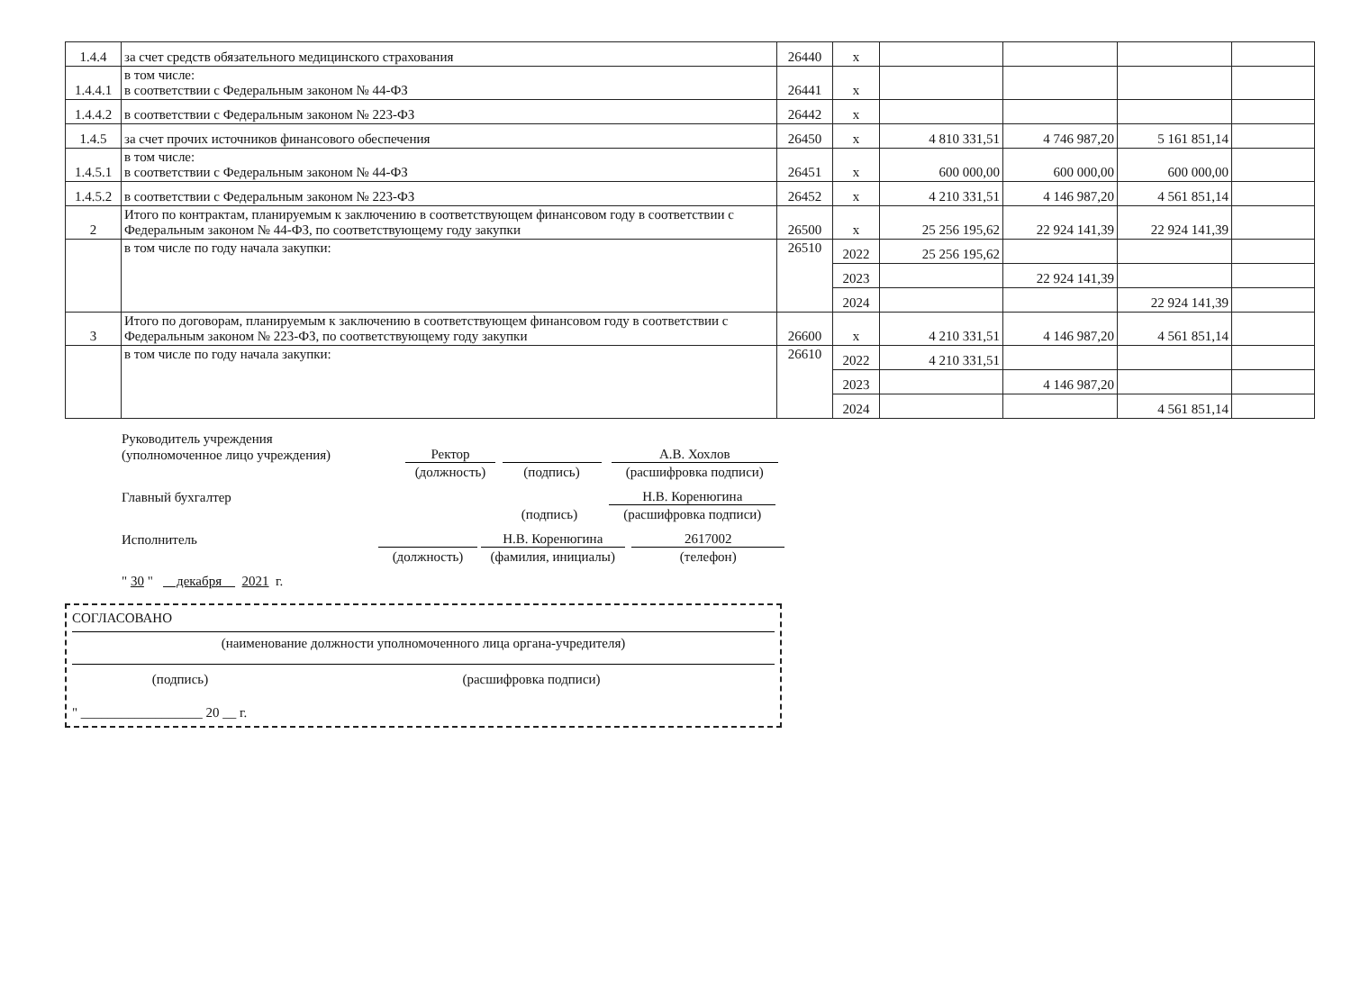| 1.4.4 | за счет средств обязательного медицинского страхования | 26440 | х | | | | |
| 1.4.4.1 | в том числе: в соответствии с Федеральным законом № 44-ФЗ | 26441 | х | | | | |
| 1.4.4.2 | в соответствии с Федеральным законом № 223-ФЗ | 26442 | х | | | | |
| 1.4.5 | за счет прочих источников финансового обеспечения | 26450 | х | 4 810 331,51 | 4 746 987,20 | 5 161 851,14 | |
| 1.4.5.1 | в том числе: в соответствии с Федеральным законом № 44-ФЗ | 26451 | х | 600 000,00 | 600 000,00 | 600 000,00 | |
| 1.4.5.2 | в соответствии с Федеральным законом № 223-ФЗ | 26452 | х | 4 210 331,51 | 4 146 987,20 | 4 561 851,14 | |
| 2 | Итого по контрактам, планируемым к заключению в соответствующем финансовом году в соответствии с Федеральным законом № 44-ФЗ, по соответствующему году закупки | 26500 | х | 25 256 195,62 | 22 924 141,39 | 22 924 141,39 | |
| | в том числе по году начала закупки: | 26510 | 2022 | 25 256 195,62 | | | |
| | | | 2023 | | 22 924 141,39 | | |
| | | | 2024 | | | 22 924 141,39 | |
| 3 | Итого по договорам, планируемым к заключению в соответствующем финансовом году в соответствии с Федеральным законом № 223-ФЗ, по соответствующему году закупки | 26600 | х | 4 210 331,51 | 4 146 987,20 | 4 561 851,14 | |
| | в том числе по году начала закупки: | 26610 | 2022 | 4 210 331,51 | | | |
| | | | 2023 | | 4 146 987,20 | | |
| | | | 2024 | | | 4 561 851,14 | |
Руководитель учреждения
(уполномоченное лицо учреждения) Ректор А.В. Хохлов
(должность) (подпись) (расшифровка подписи)
Главный бухгалтер Н.В. Коренюгина
(подпись) (расшифровка подписи)
Исполнитель Н.В. Коренюгина 2617002
(должность) (фамилия, инициалы) (телефон)
" 30 " декабря 2021 г.
СОГЛАСОВАНО
(наименование должности уполномоченного лица органа-учредителя)
(подпись) (расшифровка подписи)
" __________________ 20 __ г.